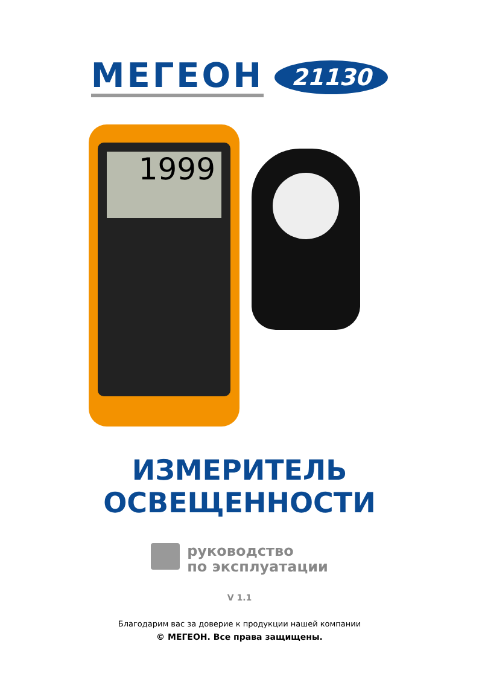МЕГЕОН
21130
1999
ИЗМЕРИТЕЛЬ
ОСВЕЩЕННОСТИ
руководство
по эксплуатации
V 1.1
Благодарим вас за доверие к продукции нашей компании
© МЕГЕОН. Все права защищены.